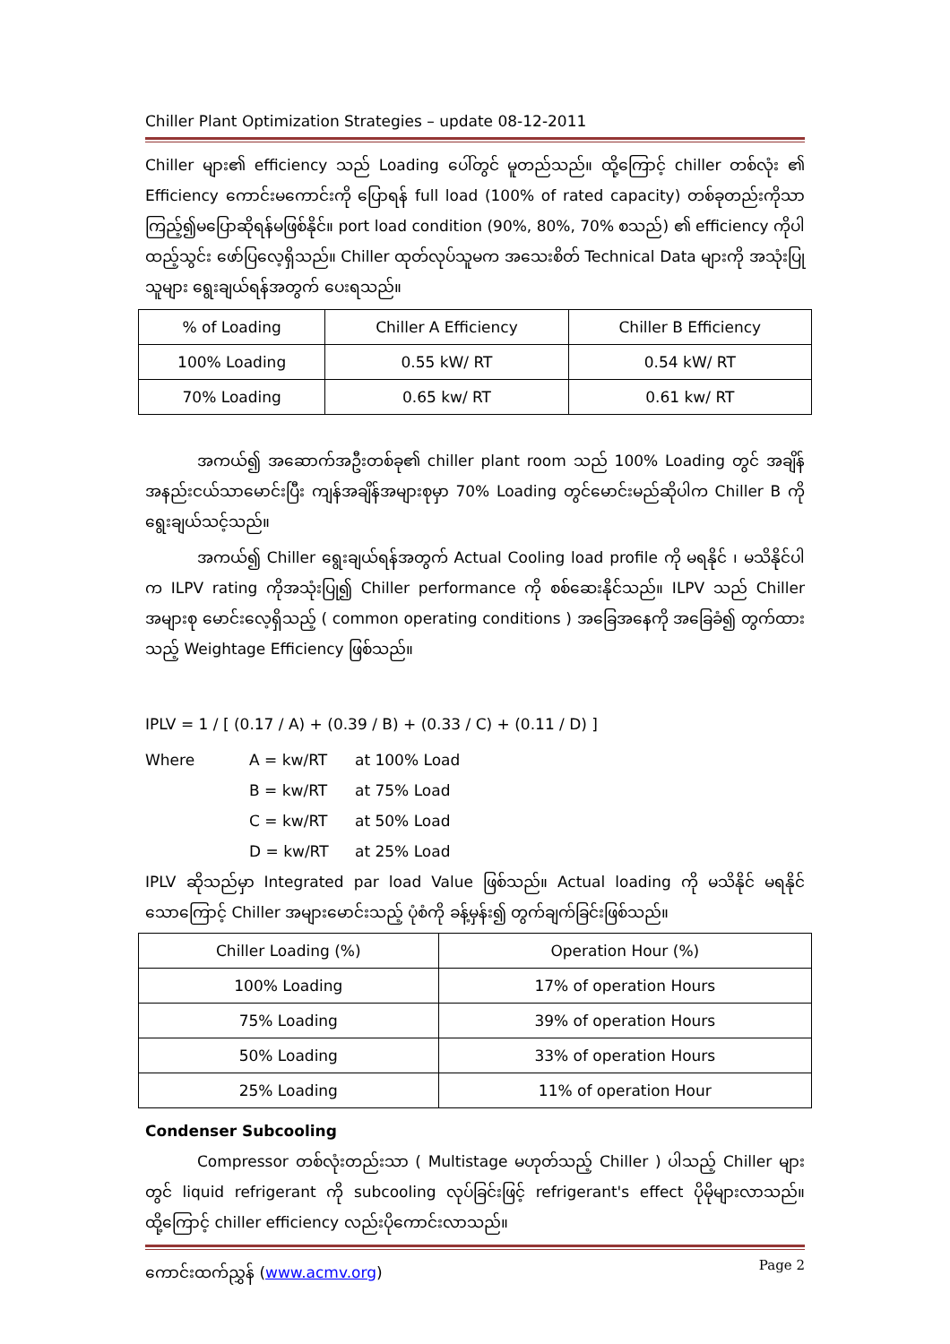Chiller Plant Optimization Strategies – update 08-12-2011
Chiller များ၏ efficiency သည် Loading ပေါ်တွင် မူတည်သည်။ ထို့ကြောင့် chiller တစ်လုံး ၏ Efficiency ကောင်းမကောင်းကို ပြောရန် full load (100% of rated capacity) တစ်ခုတည်းကိုသာ ကြည့်၍မပြောဆိုရန်မဖြစ်နိုင်။ port load condition (90%, 80%, 70% စသည်) ၏ efficiency ကိုပါ ထည့်သွင်း ဖော်ပြလေ့ရှိသည်။ Chiller ထုတ်လုပ်သူမက အသေးစိတ် Technical Data များကို အသုံးပြုသူများ ရွေးချယ်ရန်အတွက် ပေးရသည်။
| % of Loading | Chiller A Efficiency | Chiller B Efficiency |
| --- | --- | --- |
| 100% Loading | 0.55 kW/ RT | 0.54 kW/ RT |
| 70% Loading | 0.65 kw/ RT | 0.61 kw/ RT |
အကယ်၍ အဆောက်အဦးတစ်ခု၏ chiller plant room သည် 100% Loading တွင် အချိန်အနည်းငယ်သာမောင်းပြီး ကျန်အချိန်အများစုမှာ 70% Loading တွင်မောင်းမည်ဆိုပါက Chiller B ကိုရွေးချယ်သင့်သည်။
အကယ်၍ Chiller ရွေးချယ်ရန်အတွက် Actual Cooling load profile ကို မရနိုင် ၊ မသိနိုင်ပါက ILPV rating ကိုအသုံးပြု၍ Chiller performance ကို စစ်ဆေးနိုင်သည်။ ILPV သည် Chiller အများစု မောင်းလေ့ရှိသည့် ( common operating conditions ) အခြေအနေကို အခြေခံ၍ တွက်ထားသည့် Weightage Efficiency ဖြစ်သည်။
IPLV = 1 / [ (0.17 / A) + (0.39 / B) + (0.33 / C) + (0.11 / D) ]
Where A = kw/RT at 100% Load
B = kw/RT at 75% Load
C = kw/RT at 50% Load
D = kw/RT at 25% Load
IPLV ဆိုသည်မှာ Integrated par load Value ဖြစ်သည်။ Actual loading ကို မသိနိုင် မရနိုင်သောကြောင့် Chiller အများမောင်းသည့် ပုံစံကို ခန့်မှန်း၍ တွက်ချက်ခြင်းဖြစ်သည်။
| Chiller Loading (%) | Operation Hour (%) |
| --- | --- |
| 100% Loading | 17% of operation Hours |
| 75% Loading | 39% of operation Hours |
| 50% Loading | 33% of operation Hours |
| 25% Loading | 11% of operation Hour |
Condenser Subcooling
Compressor တစ်လုံးတည်းသာ ( Multistage မဟုတ်သည့် Chiller ) ပါသည့် Chiller များတွင် liquid refrigerant ကို subcooling လုပ်ခြင်းဖြင့် refrigerant's effect ပိုမိုများလာသည်။ ထို့ကြောင့် chiller efficiency လည်းပိုကောင်းလာသည်။
ကောင်းထက်ညွှန် (www.acmv.org) Page 2